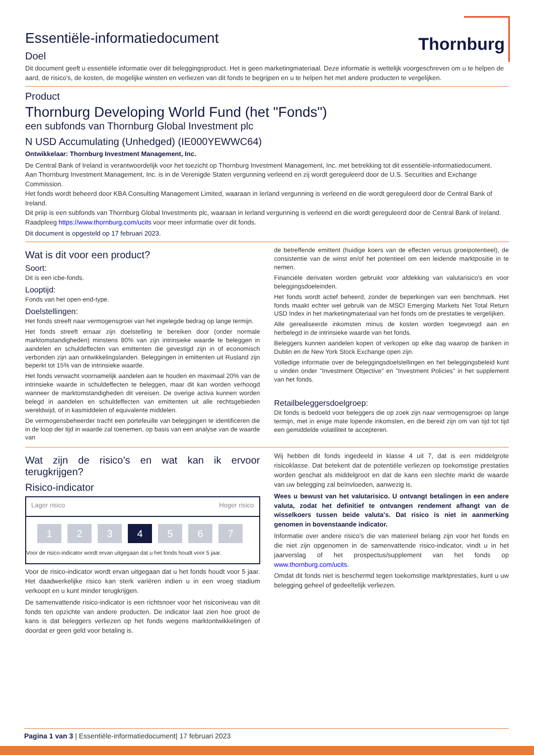Thornburg
Essentiële-informatiedocument
Doel
Dit document geeft u essentiële informatie over dit beleggingsproduct. Het is geen marketingmateriaal. Deze informatie is wettelijk voorgeschreven om u te helpen de aard, de risico's, de kosten, de mogelijke winsten en verliezen van dit fonds te begrijpen en u te helpen het met andere producten te vergelijken.
Product
Thornburg Developing World Fund (het "Fonds")
een subfonds van Thornburg Global Investment plc
N USD Accumulating (Unhedged) (IE000YEWWC64)
Ontwikkelaar: Thornburg Investment Management, Inc.
De Central Bank of Ireland is verantwoordelijk voor het toezicht op Thornburg Investment Management, Inc. met betrekking tot dit essentiële-informatiedocument.
Aan Thornburg Investment Management, Inc. is in de Verenigde Staten vergunning verleend en zij wordt gereguleerd door de U.S. Securities and Exchange Commission.
Het fonds wordt beheerd door KBA Consulting Management Limited, waaraan in Ierland vergunning is verleend en die wordt gereguleerd door de Central Bank of Ireland.
Dit priip is een subfonds van Thornburg Global Investments plc, waaraan in Ierland vergunning is verleend en die wordt gereguleerd door de Central Bank of Ireland.
Raadpleeg https://www.thornburg.com/ucits voor meer informatie over dit fonds.
Dit document is opgesteld op 17 februari 2023.
Wat is dit voor een product?
Soort:
Dit is een icbe-fonds.
Looptijd:
Fonds van het open-end-type.
Doelstellingen:
Het fonds streeft naar vermogensgroei van het ingelegde bedrag op lange termijn.
Het fonds streeft ernaar zijn doelstelling te bereiken door (onder normale marktomstandigheden) minstens 80% van zijn intrinsieke waarde te beleggen in aandelen en schuldeffecten van emittenten die gevestigd zijn in of economisch verbonden zijn aan ontwikkelingslanden. Beleggingen in emittenten uit Rusland zijn beperkt tot 15% van de intrinsieke waarde.
Het fonds verwacht voornamelijk aandelen aan te houden en maximaal 20% van de intrinsieke waarde in schuldeffecten te beleggen, maar dit kan worden verhoogd wanneer de marktomstandigheden dit vereisen. De overige activa kunnen worden belegd in aandelen en schuldeffecten van emittenten uit alle rechtsgebieden wereldwijd, of in kasmiddelen of equivalente middelen.
De vermogensbeheerder tracht een portefeuille van beleggingen te identificeren die in de loop der tijd in waarde zal toenemen, op basis van een analyse van de waarde van
de betreffende emittent (huidige koers van de effecten versus groeipotentieel), de consistentie van de winst en/of het potentieel om een leidende marktpositie in te nemen.
Financiële derivaten worden gebruikt voor afdekking van valutarisico's en voor beleggingsdoeleinden.
Het fonds wordt actief beheerd, zonder de beperkingen van een benchmark. Het fonds maakt echter wel gebruik van de MSCI Emerging Markets Net Total Return USD Index in het marketingmateriaal van het fonds om de prestaties te vergelijken.
Alle gerealiseerde inkomsten minus de kosten worden toegevoegd aan en herbelegd in de intrinsieke waarde van het fonds.
Beleggers kunnen aandelen kopen of verkopen op elke dag waarop de banken in Dublin en de New York Stock Exchange open zijn.
Volledige informatie over de beleggingsdoelstellingen en het beleggingsbeleid kunt u vinden onder "Investment Objective" en "Investment Policies" in het supplement van het fonds.
Retailbeleggersdoelgroep:
Dit fonds is bedoeld voor beleggers die op zoek zijn naar vermogensgroei op lange termijn, met in enige mate lopende inkomsten, en die bereid zijn om van tijd tot tijd een gemiddelde volatiliteit te accepteren.
Wat zijn de risico’s en wat kan ik ervoor terugkrijgen?
Risico-indicator
Lager risico Hoger risico
1 2 3 4 5 6 7
Voor de risico-indicator wordt ervan uitgegaan dat u het fonds houdt voor 5 jaar.
Voor de risico-indicator wordt ervan uitgegaan dat u het fonds houdt voor 5 jaar. Het daadwerkelijke risico kan sterk variëren indien u in een vroeg stadium verkoopt en u kunt minder terugkrijgen.
De samenvattende risico-indicator is een richtsnoer voor het risiconiveau van dit fonds ten opzichte van andere producten. De indicator laat zien hoe groot de kans is dat beleggers verliezen op het fonds wegens marktontwikkelingen of doordat er geen geld voor betaling is.
Wij hebben dit fonds ingedeeld in klasse 4 uit 7, dat is een middelgrote risicoklasse. Dat betekent dat de potentiële verliezen op toekomstige prestaties worden geschat als middelgroot en dat de kans een slechte markt de waarde van uw belegging zal beïnvloeden, aanwezig is.
Wees u bewust van het valutarisico. U ontvangt betalingen in een andere valuta, zodat het definitief te ontvangen rendement afhangt van de wisselkoers tussen beide valuta's. Dat risico is niet in aanmerking genomen in bovenstaande indicator.
Informatie over andere risico's die van materieel belang zijn voor het fonds en die niet zijn opgenomen in de samenvattende risico-indicator, vindt u in het jaarverslag of het prospectus/supplement van het fonds op www.thornburg.com/ucits.
Omdat dit fonds niet is beschermd tegen toekomstige marktprestaties, kunt u uw belegging geheel of gedeeltelijk verliezen.
Pagina 1 van 3 | Essentiële-informatiedocument| 17 februari 2023